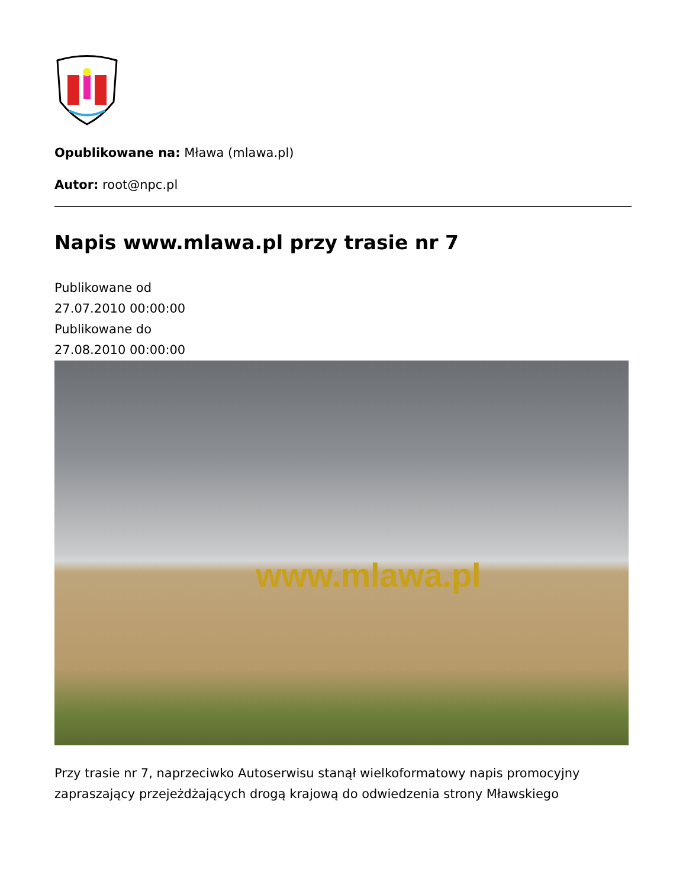Opublikowane na: Mława (mlawa.pl)
Autor: root@npc.pl
Napis www.mlawa.pl przy trasie nr 7
Publikowane od
27.07.2010 00:00:00
Publikowane do
27.08.2010 00:00:00
www.mlawa.pl
Przy trasie nr 7, naprzeciwko Autoserwisu stanął wielkoformatowy napis promocyjny zapraszający przejeżdżających drogą krajową do odwiedzenia strony Mławskiego